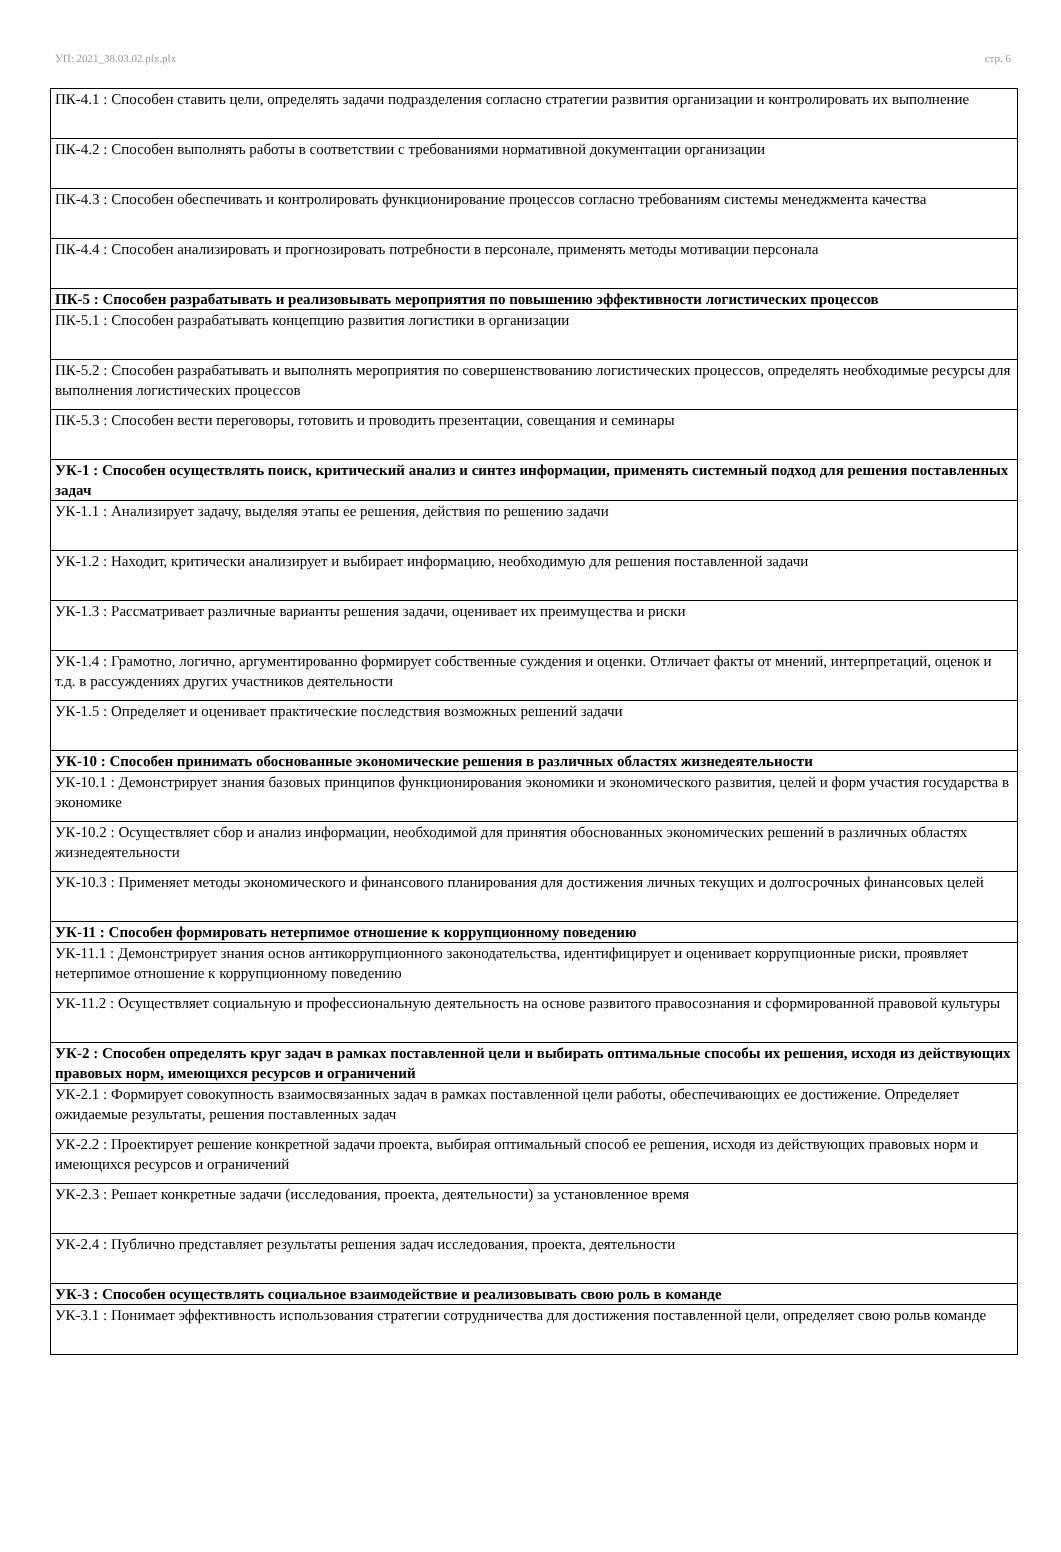УП: 2021_38.03.02.plx.plx стр. 6
| ПК-4.1 : Способен ставить цели, определять задачи подразделения согласно стратегии развития организации и контролировать их выполнение |
| ПК-4.2 : Способен выполнять работы в соответствии с требованиями нормативной документации организации |
| ПК-4.3 : Способен обеспечивать и контролировать функционирование процессов согласно требованиям системы менеджмента качества |
| ПК-4.4 : Способен анализировать и прогнозировать потребности в персонале, применять методы мотивации персонала |
| ПК-5 : Способен разрабатывать и реализовывать мероприятия по повышению эффективности логистических процессов |
| ПК-5.1 : Способен разрабатывать концепцию развития логистики в организации |
| ПК-5.2 : Способен разрабатывать и выполнять мероприятия по совершенствованию логистических процессов, определять необходимые ресурсы для выполнения логистических процессов |
| ПК-5.3 : Способен вести переговоры, готовить и проводить презентации, совещания и семинары |
| УК-1 : Способен осуществлять поиск, критический анализ и синтез информации, применять системный подход для решения поставленных задач |
| УК-1.1 : Анализирует задачу, выделяя этапы ее решения, действия по решению задачи |
| УК-1.2 : Находит, критически анализирует и выбирает информацию, необходимую для решения поставленной задачи |
| УК-1.3 : Рассматривает различные варианты решения задачи, оценивает их преимущества и риски |
| УК-1.4 : Грамотно, логично, аргументированно формирует собственные суждения и оценки. Отличает факты от мнений, интерпретаций, оценок и т.д. в рассуждениях других участников деятельности |
| УК-1.5 : Определяет и оценивает практические последствия возможных решений задачи |
| УК-10 : Способен принимать обоснованные экономические решения в различных областях жизнедеятельности |
| УК-10.1 : Демонстрирует знания базовых принципов функционирования экономики и экономического развития, целей и форм участия государства в экономике |
| УК-10.2 : Осуществляет сбор и анализ информации, необходимой для принятия обоснованных экономических решений в различных областях жизнедеятельности |
| УК-10.3 : Применяет методы экономического и финансового планирования для достижения личных текущих и долгосрочных финансовых целей |
| УК-11 : Способен формировать нетерпимое отношение к коррупционному поведению |
| УК-11.1 : Демонстрирует знания основ антикоррупционного законодательства, идентифицирует и оценивает коррупционные риски, проявляет нетерпимое отношение к коррупционному поведению |
| УК-11.2 : Осуществляет социальную и профессиональную деятельность на основе развитого правосознания и сформированной правовой культуры |
| УК-2 : Способен определять круг задач в рамках поставленной цели и выбирать оптимальные способы их решения, исходя из действующих правовых норм, имеющихся ресурсов и ограничений |
| УК-2.1 : Формирует совокупность взаимосвязанных задач в рамках поставленной цели работы, обеспечивающих ее достижение. Определяет ожидаемые результаты, решения поставленных задач |
| УК-2.2 : Проектирует решение конкретной задачи проекта, выбирая оптимальный способ ее решения, исходя из действующих правовых норм и имеющихся ресурсов и ограничений |
| УК-2.3 : Решает конкретные задачи (исследования, проекта, деятельности) за установленное время |
| УК-2.4 : Публично представляет результаты решения задач исследования, проекта, деятельности |
| УК-3 : Способен осуществлять социальное взаимодействие и реализовывать свою роль в команде |
| УК-3.1 : Понимает эффективность использования стратегии сотрудничества для достижения поставленной цели, определяет свою рольв команде |